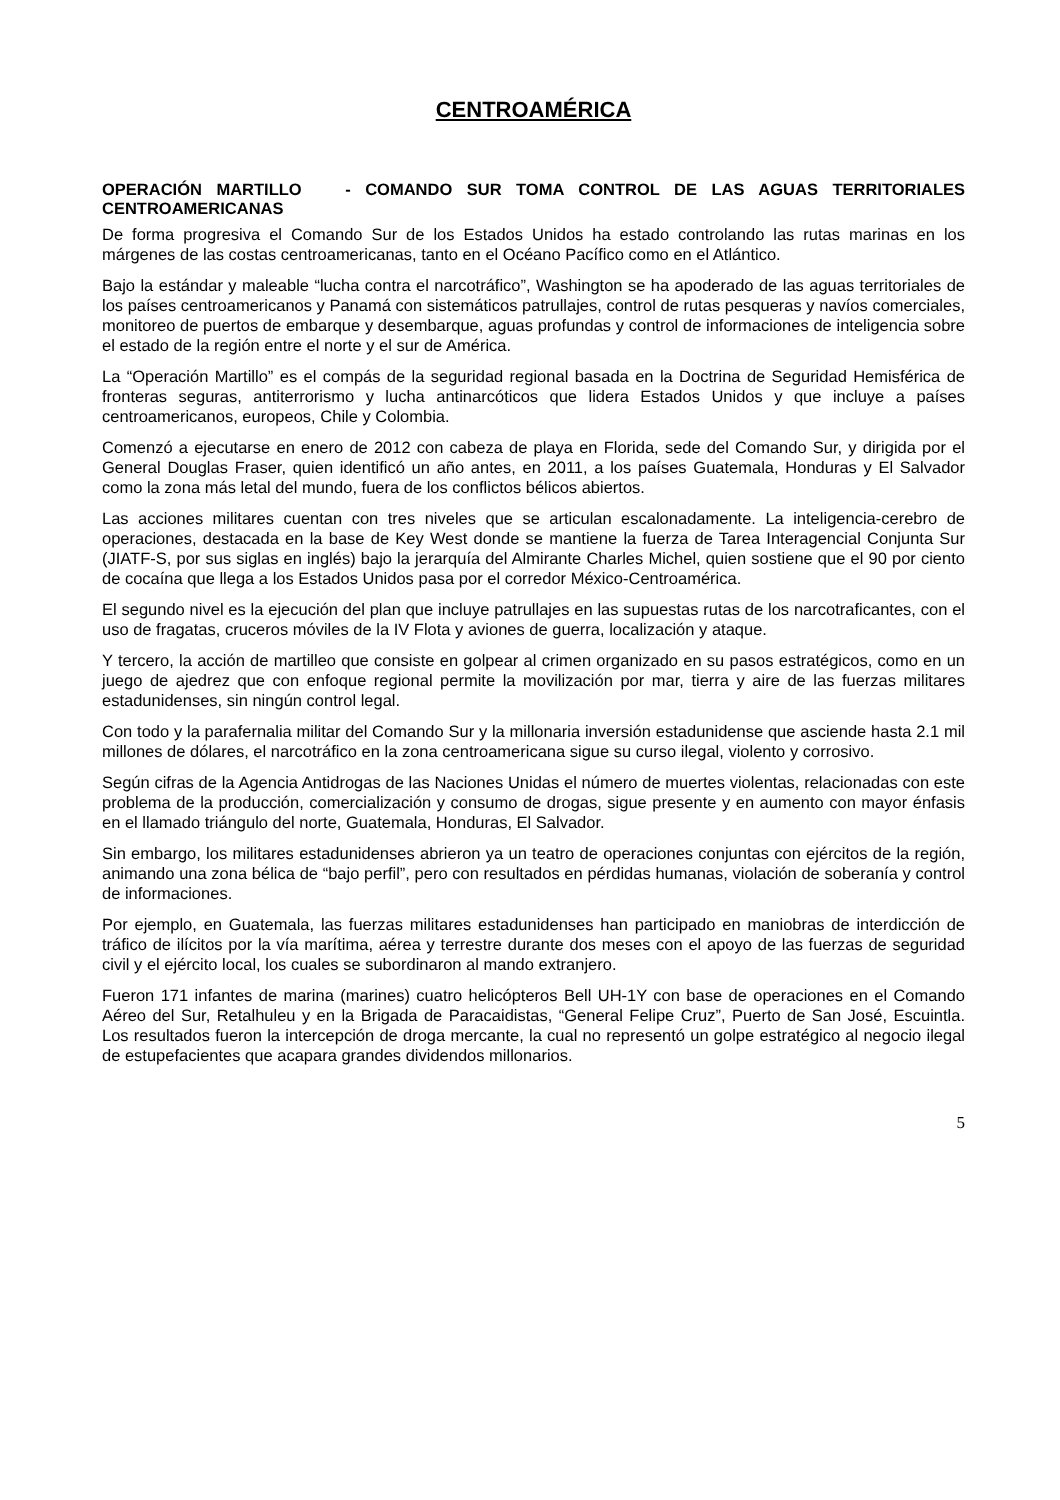CENTROAMÉRICA
OPERACIÓN MARTILLO - COMANDO SUR TOMA CONTROL DE LAS AGUAS TERRITORIALES CENTROAMERICANAS
De forma progresiva el Comando Sur de los Estados Unidos ha estado controlando las rutas marinas en los márgenes de las costas centroamericanas, tanto en el Océano Pacífico como en el Atlántico.
Bajo la estándar y maleable “lucha contra el narcotráfico”, Washington se ha apoderado de las aguas territoriales de los países centroamericanos y Panamá con sistemáticos patrullajes, control de rutas pesqueras y navíos comerciales, monitoreo de puertos de embarque y desembarque, aguas profundas y control de informaciones de inteligencia sobre el estado de la región entre el norte y el sur de América.
La “Operación Martillo” es el compás de la seguridad regional basada en la Doctrina de Seguridad Hemisférica de fronteras seguras, antiterrorismo y lucha antinarcóticos que lidera Estados Unidos y que incluye a países centroamericanos, europeos, Chile y Colombia.
Comenzó a ejecutarse en enero de 2012 con cabeza de playa en Florida, sede del Comando Sur, y dirigida por el General Douglas Fraser, quien identificó un año antes, en 2011, a los países Guatemala, Honduras y El Salvador como la zona más letal del mundo, fuera de los conflictos bélicos abiertos.
Las acciones militares cuentan con tres niveles que se articulan escalonadamente. La inteligencia-cerebro de operaciones, destacada en la base de Key West donde se mantiene la fuerza de Tarea Interagencial Conjunta Sur (JIATF-S, por sus siglas en inglés) bajo la jerarquía del Almirante Charles Michel, quien sostiene que el 90 por ciento de cocaína que llega a los Estados Unidos pasa por el corredor México-Centroamérica.
El segundo nivel es la ejecución del plan que incluye patrullajes en las supuestas rutas de los narcotraficantes, con el uso de fragatas, cruceros móviles de la IV Flota y aviones de guerra, localización y ataque.
Y tercero, la acción de martilleo que consiste en golpear al crimen organizado en su pasos estratégicos, como en un juego de ajedrez que con enfoque regional permite la movilización por mar, tierra y aire de las fuerzas militares estadunidenses, sin ningún control legal.
Con todo y la parafernalia militar del Comando Sur y la millonaria inversión estadunidense que asciende hasta 2.1 mil millones de dólares, el narcotráfico en la zona centroamericana sigue su curso ilegal, violento y corrosivo.
Según cifras de la Agencia Antidrogas de las Naciones Unidas el número de muertes violentas, relacionadas con este problema de la producción, comercialización y consumo de drogas, sigue presente y en aumento con mayor énfasis en el llamado triángulo del norte, Guatemala, Honduras, El Salvador.
Sin embargo, los militares estadunidenses abrieron ya un teatro de operaciones conjuntas con ejércitos de la región, animando una zona bélica de “bajo perfil”, pero con resultados en pérdidas humanas, violación de soberanía y control de informaciones.
Por ejemplo, en Guatemala, las fuerzas militares estadunidenses han participado en maniobras de interdicción de tráfico de ilícitos por la vía marítima, aérea y terrestre durante dos meses con el apoyo de las fuerzas de seguridad civil y el ejército local, los cuales se subordinaron al mando extranjero.
Fueron 171 infantes de marina (marines) cuatro helicópteros Bell UH-1Y con base de operaciones en el Comando Aéreo del Sur, Retalhuleu y en la Brigada de Paracaidistas, “General Felipe Cruz”, Puerto de San José, Escuintla. Los resultados fueron la intercepción de droga mercante, la cual no representó un golpe estratégico al negocio ilegal de estupefacientes que acapara grandes dividendos millonarios.
5